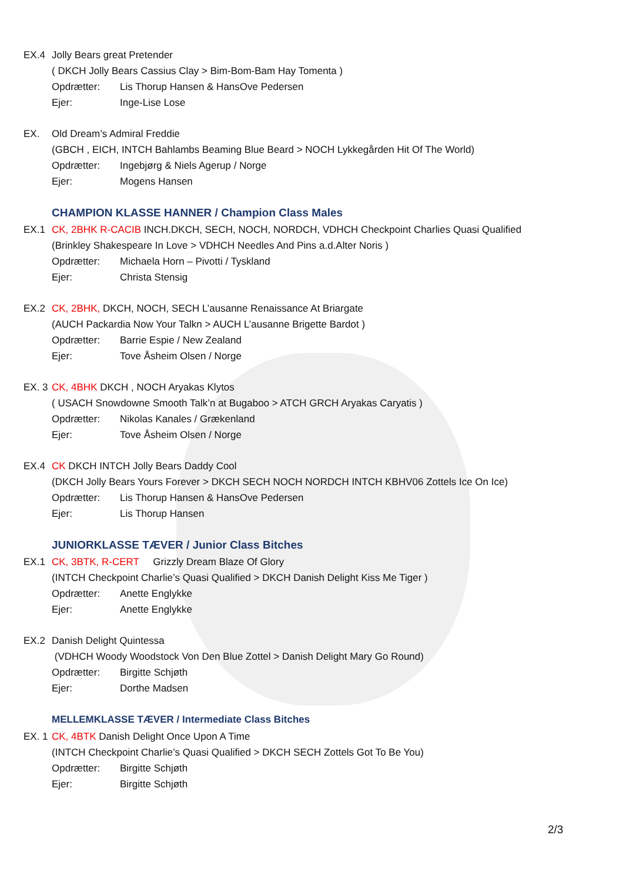EX.4 Jolly Bears great Pretender
( DKCH Jolly Bears Cassius Clay > Bim-Bom-Bam Hay Tomenta )
Opdrætter: Lis Thorup Hansen & HansOve Pedersen
Ejer: Inge-Lise Lose
EX. Old Dream’s Admiral Freddie
(GBCH , EICH, INTCH Bahlambs Beaming Blue Beard > NOCH Lykkegården Hit Of The World)
Opdrætter: Ingebjørg & Niels Agerup / Norge
Ejer: Mogens Hansen
CHAMPION KLASSE HANNER / Champion Class Males
EX.1 CK, 2BHK R-CACIB INCH.DKCH, SECH, NOCH, NORDCH, VDHCH Checkpoint Charlies Quasi Qualified
(Brinkley Shakespeare In Love > VDHCH Needles And Pins a.d.Alter Noris )
Opdrætter: Michaela Horn – Pivotti / Tyskland
Ejer: Christa Stensig
EX.2 CK, 2BHK, DKCH, NOCH, SECH L’ausanne Renaissance At Briargate
(AUCH Packardia Now Your Talkn > AUCH L’ausanne Brigette Bardot )
Opdrætter: Barrie Espie / New Zealand
Ejer: Tove Åsheim Olsen / Norge
EX. 3 CK, 4BHK DKCH , NOCH Aryakas Klytos
( USACH Snowdowne Smooth Talk’n at Bugaboo > ATCH GRCH Aryakas Caryatis )
Opdrætter: Nikolas Kanales / Grækenland
Ejer: Tove Åsheim Olsen / Norge
EX.4 CK DKCH INTCH Jolly Bears Daddy Cool
(DKCH Jolly Bears Yours Forever > DKCH SECH NOCH NORDCH INTCH KBHV06 Zottels Ice On Ice)
Opdrætter: Lis Thorup Hansen & HansOve Pedersen
Ejer: Lis Thorup Hansen
JUNIORKLASSE TÆVER / Junior Class Bitches
EX.1 CK, 3BTK, R-CERT Grizzly Dream Blaze Of Glory
(INTCH Checkpoint Charlie’s Quasi Qualified > DKCH Danish Delight Kiss Me Tiger )
Opdrætter: Anette Englykke
Ejer: Anette Englykke
EX.2 Danish Delight Quintessa
(VDHCH Woody Woodstock Von Den Blue Zottel > Danish Delight Mary Go Round)
Opdrætter: Birgitte Schjøth
Ejer: Dorthe Madsen
MELLEMKLASSE TÆVER / Intermediate Class Bitches
EX. 1 CK, 4BTK Danish Delight Once Upon A Time
(INTCH Checkpoint Charlie’s Quasi Qualified > DKCH SECH Zottels Got To Be You)
Opdrætter: Birgitte Schjøth
Ejer: Birgitte Schjøth
2/3